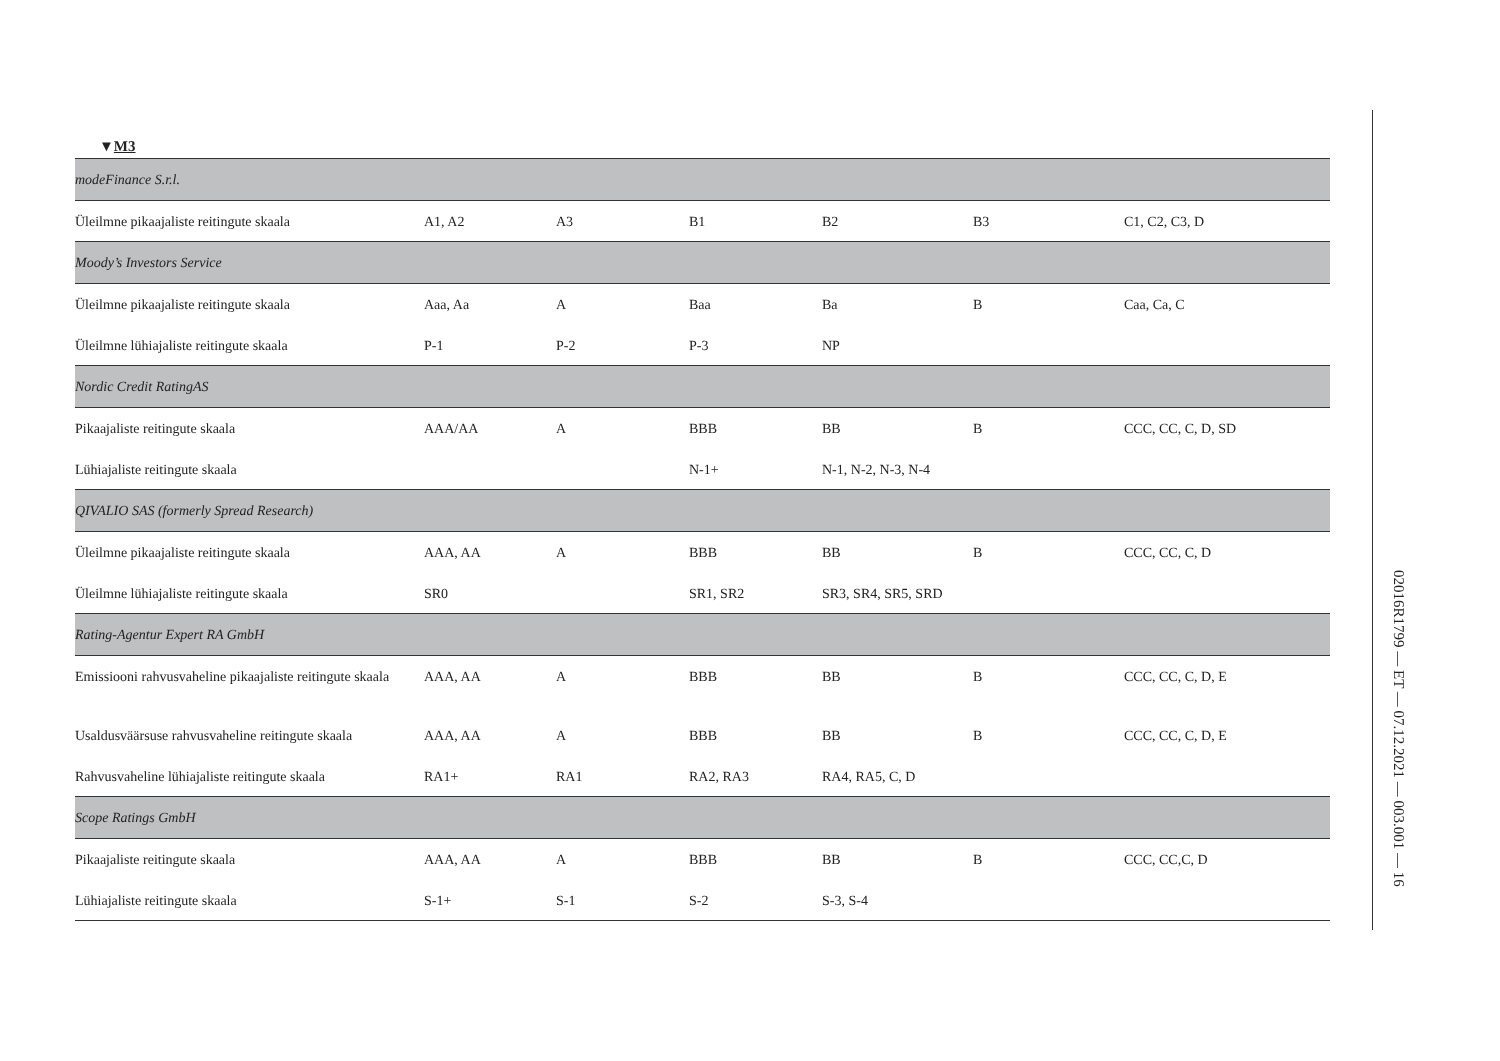▼M3
| modeFinance S.r.l. | | | | | | |
| Üleilmne pikaajaliste reitingute skaala | A1, A2 | A3 | B1 | B2 | B3 | C1, C2, C3, D |
| Moody’s Investors Service | | | | | | |
| Üleilmne pikaajaliste reitingute skaala | Aaa, Aa | A | Baa | Ba | B | Caa, Ca, C |
| Üleilmne lühiajaliste reitingute skaala | P-1 | P-2 | P-3 | NP | | |
| Nordic Credit RatingAS | | | | | | |
| Pikaajaliste reitingute skaala | AAA/AA | A | BBB | BB | B | CCC, CC, C, D, SD |
| Lühiajaliste reitingute skaala | | | N-1+ | N-1, N-2, N-3, N-4 | | |
| QIVALIO SAS (formerly Spread Research) | | | | | | |
| Üleilmne pikaajaliste reitingute skaala | AAA, AA | A | BBB | BB | B | CCC, CC, C, D |
| Üleilmne lühiajaliste reitingute skaala | SR0 | | SR1, SR2 | SR3, SR4, SR5, SRD | | |
| Rating-Agentur Expert RA GmbH | | | | | | |
| Emissiooni rahvusvaheline pikaajaliste reitingute skaala | AAA, AA | A | BBB | BB | B | CCC, CC, C, D, E |
| Usaldusväärsuse rahvusvaheline reitingute skaala | AAA, AA | A | BBB | BB | B | CCC, CC, C, D, E |
| Rahvusvaheline lühiajaliste reitingute skaala | RA1+ | RA1 | RA2, RA3 | RA4, RA5, C, D | | |
| Scope Ratings GmbH | | | | | | |
| Pikaajaliste reitingute skaala | AAA, AA | A | BBB | BB | B | CCC, CC,C, D |
| Lühiajaliste reitingute skaala | S-1+ | S-1 | S-2 | S-3, S-4 | | |
02016R1799 — ET — 07.12.2021 — 003.001 — 16